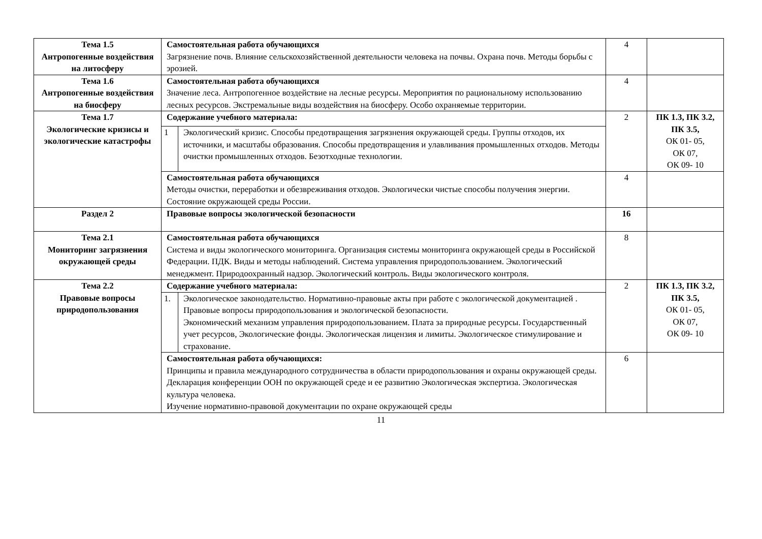| Тема 1.5 Антропогенные воздействия на литосферу | Самостоятельная работа обучающихся Загрязнение почв. Влияние сельскохозяйственной деятельности человека на почвы. Охрана почв. Методы борьбы с эрозией. | | 4 | |
| Тема 1.6 Антропогенные воздействия на биосферу | Самостоятельная работа обучающихся Значение леса. Антропогенное воздействие на лесные ресурсы. Мероприятия по рациональному использованию лесных ресурсов. Экстремальные виды воздействия на биосферу. Особо охраняемые территории. | | 4 | |
| Тема 1.7 Экологические кризисы и экологические катастрофы | Содержание учебного материала: | | 2 | ПК 1.3, ПК 3.2, ПК 3.5, ОК 01- 05, ОК 07, ОК 09- 10 |
| | 1 | Экологический кризис. Способы предотвращения загрязнения окружающей среды. Группы отходов, их источники, и масштабы образования. Способы предотвращения и улавливания промышленных отходов. Методы очистки промышленных отходов. Безотходные технологии. | | |
| | Самостоятельная работа обучающихся Методы очистки, переработки и обезвреживания отходов. Экологически чистые способы получения энергии. Состояние окружающей среды России. | | 4 | |
| Раздел 2 | Правовые вопросы экологической безопасности | | 16 | |
| Тема 2.1 Мониторинг загрязнения окружающей среды | Самостоятельная работа обучающихся Система и виды экологического мониторинга. Организация системы мониторинга окружающей среды в Российской Федерации. ПДК. Виды и методы наблюдений. Система управления природопользованием. Экологический менеджмент. Природоохранный надзор. Экологический контроль. Виды экологического контроля. | | 8 | |
| Тема 2.2 Правовые вопросы природопользования | Содержание учебного материала: | | 2 | ПК 1.3, ПК 3.2, ПК 3.5, ОК 01- 05, ОК 07, ОК 09- 10 |
| | 1. | Экологическое законодательство. Нормативно-правовые акты при работе с экологической документацией . Правовые вопросы природопользования и экологической безопасности. Экономический механизм управления природопользованием. Плата за природные ресурсы. Государственный учет ресурсов, Экологические фонды. Экологическая лицензия и лимиты. Экологическое стимулирование и страхование. | | |
| | Самостоятельная работа обучающихся: Принципы и правила международного сотрудничества в области природопользования и охраны окружающей среды. Декларация конференции ООН по окружающей среде и ее развитию Экологическая экспертиза. Экологическая культура человека. Изучение нормативно-правовой документации по охране окружающей среды | | 6 | |
11